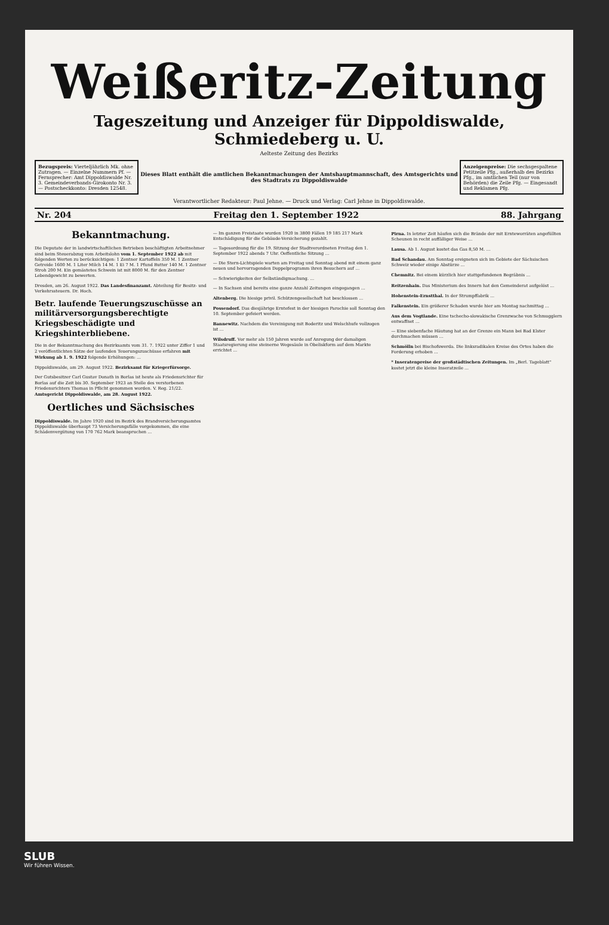Weißeritz-Zeitung
Tageszeitung und Anzeiger für Dippoldiswalde, Schmiedeberg u. U.
Aelteste Zeitung des Bezirks
Bezugspreis: Vierteljährlich Mk. ohne Zutragen. — Einzelne Nummern Pf. — Fernsprecher: Amt Dippoldiswalde Nr. 3. Gemeindeverbands-Girokonto Nr. 3. — Postscheckkonto: Dresden 12548.
Dieses Blatt enthält die amtlichen Bekanntmachungen der Amtshauptmannschaft, des Amtsgerichts und des Stadtrats zu Dippoldiswalde
Anzeigenpreise: Die sechsgespaltene Petitzeile Pfg., außerhalb des Bezirks Pfg., im amtlichen Teil (nur von Behörden) die Zeile Pfg. — Eingesandt und Reklamen Pfg.
Verantwortlicher Redakteur: Paul Jehne. — Druck und Verlag: Carl Jehne in Dippoldiswalde.
Nr. 204 Freitag den 1. September 1922 88. Jahrgang
Bekanntmachung.
Die Deputate der in landwirtschaftlichen Betrieben beschäftigten Arbeitnehmer sind beim Steuerabzug vom Arbeitslohn vom 1. September 1922 ab mit folgenden Werten zu berücksichtigen: 1 Zentner Kartoffeln 350 M. 1 Zentner Getreide 1600 M. 1 Liter Milch 14 M. 1 Ei 7 M. 1 Pfund Butter 140 M. 1 Zentner Stroh 200 M. Ein gemästetes Schwein ist mit 8000 M. für den Zentner Lebendgewicht zu bewerten.
Dresden, am 26. August 1922. Das Landesfinanzamt. Abteilung für Besitz- und Verkehrssteuern. Dr. Hoch.
Betr. laufende Teuerungszuschüsse an militärversorgungsberechtigte Kriegsbeschädigte und Kriegshinterbliebene.
Die in der Bekanntmachung des Bezirksamts vom 31. 7. 1922 unter Ziffer 1 und 2 veröffentlichten Sätze der laufenden Teuerungszuschüsse erfahren mit Wirkung ab 1. 9. 1922 folgende Erhöhungen: …
Dippoldiswalde, am 29. August 1922. Bezirksamt für Kriegerfürsorge.
Der Gutsbesitzer Carl Gustav Donath in Borlas ist heute als Friedensrichter für Borlas auf die Zeit bis 30. September 1923 an Stelle des verstorbenen Friedensrichters Thomas in Pflicht genommen worden. V. Reg. 21/22. Amtsgericht Dippoldiswalde, am 28. August 1922.
Oertliches und Sächsisches
Dippoldiswalde. Im Jahre 1920 sind im Bezirk des Brandversicherungsamtes Dippoldiswalde überhaupt 73 Versicherungsfälle vorgekommen, die eine Schädenvergütung von 170 762 Mark beanspruchen …
— Im ganzen Freistaate wurden 1920 in 3800 Fällen 19 185 217 Mark Entschädigung für die Gebäude-Versicherung gezahlt.
— Tagesordnung für die 19. Sitzung der Stadtverordneten Freitag den 1. September 1922 abends 7 Uhr. Oeffentliche Sitzung …
— Die Stern-Lichtspiele warten am Freitag und Sonntag abend mit einem ganz neuen und hervorragenden Doppelprogramm ihren Besuchern auf …
— Schwierigkeiten der Selbständigmachung. …
— In Sachsen sind bereits eine ganze Anzahl Zeitungen eingegangen …
Altenberg. Die hiesige privil. Schützengesellschaft hat beschlossen …
Possendorf. Das diesjährige Erntefest in der hiesigen Parochie soll Sonntag den 10. September gefeiert werden.
Bannewitz. Nachdem die Vereinigung mit Boderitz und Welschhufe vollzogen ist …
Wilsdruff. Vor mehr als 150 Jahren wurde auf Anregung der damaligen Staatsregierung eine steinerne Wegesäule in Obeliskform auf dem Markte errichtet …
Pirna. In letzter Zeit häufen sich die Brände der mit Ernteworräten angefüllten Scheunen in recht auffälliger Weise …
Lausa. Ab 1. August kostet das Gas 8,50 M. …
Bad Schandau. Am Sonntag ereigneten sich im Gebiete der Sächsischen Schweiz wieder einige Abstürze …
Chemnitz. Bei einem kürzlich hier stattgefundenen Begräbnis …
Reitzenhain. Das Ministerium des Innern hat den Gemeinderat aufgelöst …
Hohenstein-Ernstthal. In der Strumpffabrik …
Falkenstein. Ein größerer Schaden wurde hier am Montag nachmittag …
Aus dem Vogtlande. Eine tschecho-slowakische Grenzwache von Schmugglern entwaffnet …
— Eine siebenfache Häutung hat an der Grenze ein Mann bei Bad Elster durchmachen müssen …
Schmölln bei Bischofswerda. Die linksradikalen Kreise des Ortes haben die Forderung erhoben …
* Inseratenpreise der großstädtischen Zeitungen. Im „Berl. Tageblatt" kostet jetzt die kleine Inseratzeile …
SLUB
Wir führen Wissen.